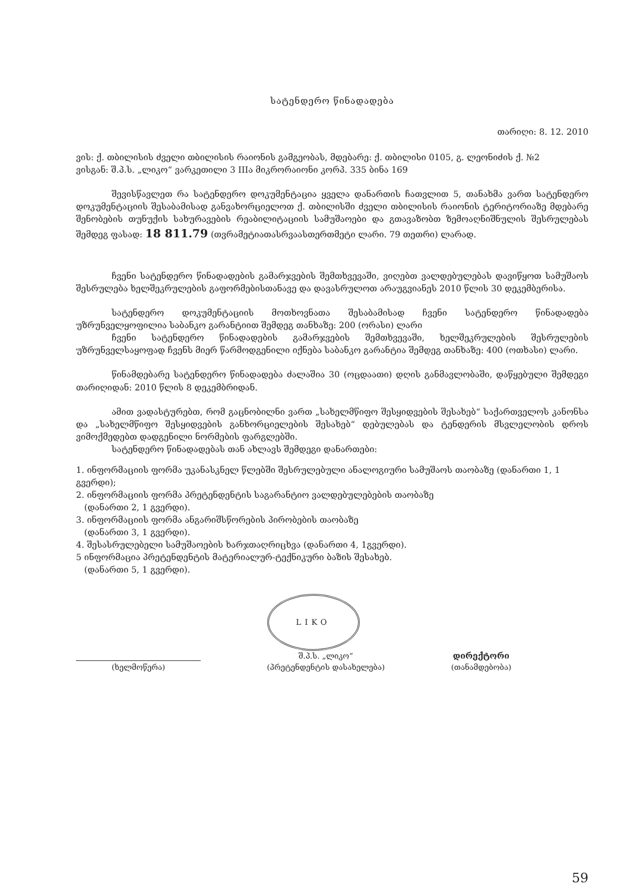სატენდერო წინადადება
თარიღი: 8. 12. 2010
ვის: ქ. თბილისის ძველი თბილისის რაიონის გამგეობას, მდებარე: ქ. თბილისი 0105, გ. ლეონიძის ქ. №2
ვისგან: შ.პ.ს. „ლიკო“ ვარკეთილი 3 IIIა მიკრორაიონი კორპ. 335 ბინა 169
შევისწავლეთ რა სატენდერო დოკუმენტაცია ყველა დანართის ჩათვლით 5, თანახმა ვართ სატენდერო დოკუმენტაციის შესაბამისად განვახორციელოთ ქ. თბილისში ძველი თბილისის რაიონის ტერიტორიაზე მდებარე შენობების თუნუქის სახურავების რეაბილიტაციის სამუშაოები და გთავაზობთ ზემოაღნიშნულის შესრულებას შემდეგ ფასად: 18 811.79 (თვრამეტიათასრვაასთერთმეტი ლარი. 79 თეთრი) ლარად.
ჩვენი სატენდერო წინადადების გამარჯვების შემთხვევაში, ვიღებთ ვალდებულებას დავიწყოთ სამუშაოს შესრულება ხელშეკრულების გაფორმებისთანავე და დავასრულოთ არაუგვიანეს 2010 წლის 30 დეკემბერისა.
სატენდერო დოკუმენტაციის მოთხოვნათა შესაბამისად ჩვენი სატენდერო წინადადება უზრუნველყოფილია საბანკო გარანტიით შემდეგ თანხაზე: 200 (ორასი) ლარი
ჩვენი სატენდერო წინადადების გამარჯვების შემთხვევაში, ხელშეკრულების შესრულების უზრუნველსაყოფად ჩვენს მიერ წარმოდგენილი იქნება საბანკო გარანტია შემდეგ თანხაზე: 400 (ოთხასი) ლარი.
წინამდებარე სატენდერო წინადადება ძალაშია 30 (ოცდაათი) დღის განმავლობაში, დაწყებული შემდეგი თარიღიდან: 2010 წლის 8 დეკემბრიდან.
ამით ვადასტურებთ, რომ გაცნობილნი ვართ „სახელმწიფო შესყიდვების შესახებ“ საქართველოს კანონსა და „სახელმწიფო შესყიდვების განხორციელების შესახებ“ დებულებას და ტენდერის მსვლელობის დროს ვიმოქმედებთ დადგენილი ნორმების ფარგლებში.
სატენდერო წინადადებას თან ახლავს შემდეგი დანართები:
1. ინფორმაციის ფორმა უკანასკნელ წლებში შესრულებული ანალოგიური სამუშაოს თაობაზე (დანართი 1, 1 გვერდი);
2. ინფორმაციის ფორმა პრეტენდენტის საგარანტიო ვალდებულებების თაობაზე
(დანართი 2, 1 გვერდი).
3. ინფორმაციის ფორმა ანგარიშსწორების პირობების თაობაზე
(დანართი 3, 1 გვერდი).
4. შესასრულებელი სამუშაოების ხარჯთაღრიცხვა (დანართი 4, 1გვერდი).
5 ინფორმაცია პრეტენდენტის მატერიალურ-ტექნიკური ბაზის შესახებ.
(დანართი 5, 1 გვერდი).
(ხელმოწერა)
LIKO
შ.პ.ს. „ლიკო“
(პრეტენდენტის დასახელება)
დირექტორი
(თანამდებობა)
59